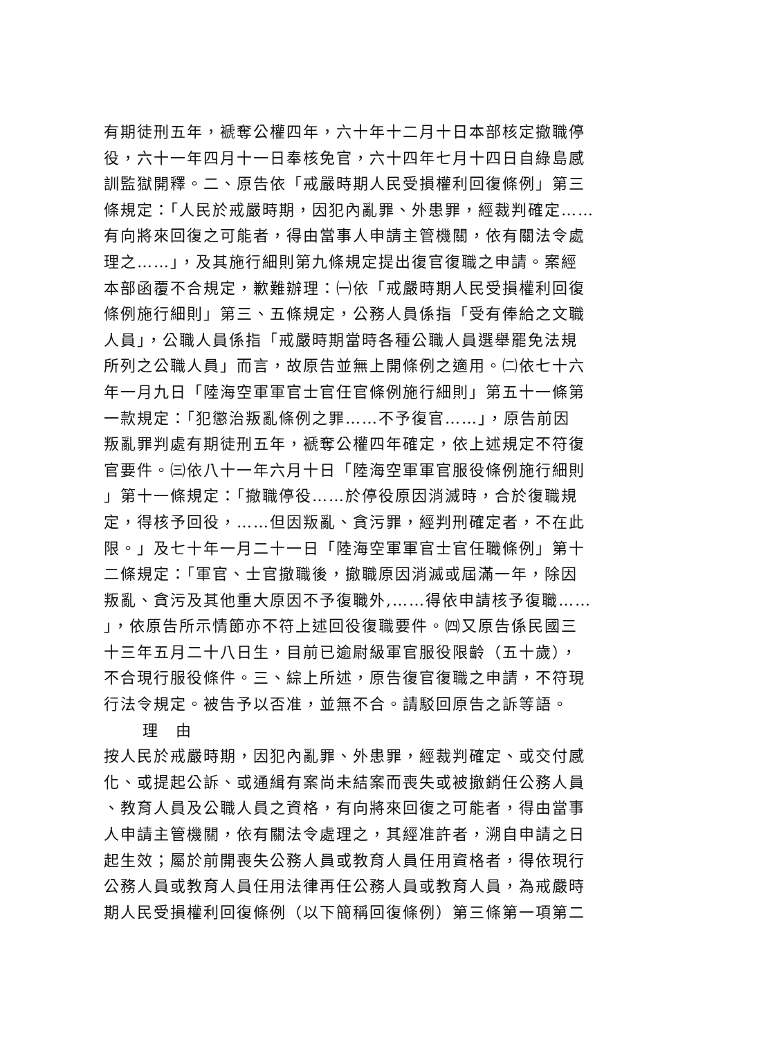有期徒刑五年，褫奪公權四年，六十年十二月十日本部核定撤職停
役，六十一年四月十一日奉核免官，六十四年七月十四日自綠島感
訓監獄開釋。二、原告依「戒嚴時期人民受損權利回復條例」第三
條規定：「人民於戒嚴時期，因犯內亂罪、外患罪，經裁判確定……
有向將來回復之可能者，得由當事人申請主管機關，依有關法令處
理之……」，及其施行細則第九條規定提出復官復職之申請。案經
本部函覆不合規定，歉難辦理：㈠依「戒嚴時期人民受損權利回復
條例施行細則」第三、五條規定，公務人員係指「受有俸給之文職
人員」，公職人員係指「戒嚴時期當時各種公職人員選舉罷免法規
所列之公職人員」而言，故原告並無上開條例之適用。㈡依七十六
年一月九日「陸海空軍軍官士官任官條例施行細則」第五十一條第
一款規定：「犯懲治叛亂條例之罪……不予復官……」，原告前因
叛亂罪判處有期徒刑五年，褫奪公權四年確定，依上述規定不符復
官要件。㈢依八十一年六月十日「陸海空軍軍官服役條例施行細則
」第十一條規定：「撤職停役……於停役原因消滅時，合於復職規
定，得核予回役，……但因叛亂、貪污罪，經判刑確定者，不在此
限。」及七十年一月二十一日「陸海空軍軍官士官任職條例」第十
二條規定：「軍官、士官撤職後，撤職原因消滅或屆滿一年，除因
叛亂、貪污及其他重大原因不予復職外,……得依申請核予復職……
」，依原告所示情節亦不符上述回役復職要件。㈣又原告係民國三
十三年五月二十八日生，目前已逾尉級軍官服役限齡（五十歲），
不合現行服役條件。三、綜上所述，原告復官復職之申請，不符現
行法令規定。被告予以否准，並無不合。請駁回原告之訴等語。
理　由
按人民於戒嚴時期，因犯內亂罪、外患罪，經裁判確定、或交付感
化、或提起公訴、或通緝有案尚未結案而喪失或被撤銷任公務人員
、教育人員及公職人員之資格，有向將來回復之可能者，得由當事
人申請主管機關，依有關法令處理之，其經准許者，溯自申請之日
起生效；屬於前開喪失公務人員或教育人員任用資格者，得依現行
公務人員或教育人員任用法律再任公務人員或教育人員，為戒嚴時
期人民受損權利回復條例（以下簡稱回復條例）第三條第一項第二